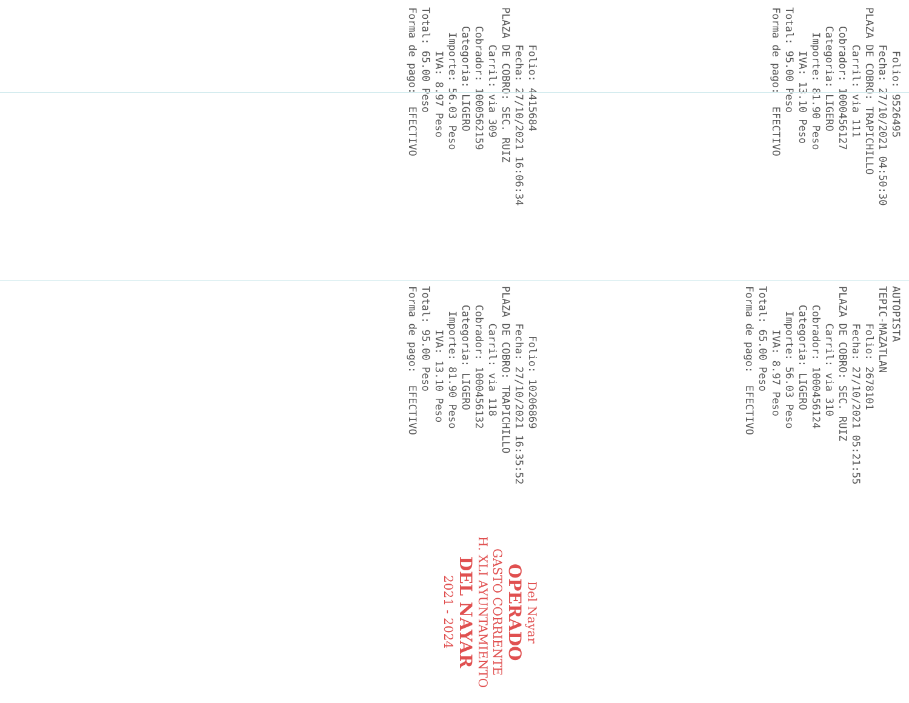Folio: 4415684 Fecha: 27/10/2021 16:06:34 PLAZA DE COBRO: SEC. RUIZ Carril: via 309 Cobrador: 1000562159 Categoria: LIGERO Importe: 56.03 Peso IVA: 8.97 Peso Total: 65.00 Peso Forma de pago: EFECTIVO
Folio: 9526495 Fecha: 27/10/2021 04:50:30 PLAZA DE COBRO: TRAPICHILLO Carril: via 111 Cobrador: 1000456127 Categoria: LIGERO Importe: 81.90 Peso IVA: 13.10 Peso Total: 95.00 Peso Forma de pago: EFECTIVO
Folio: 10206869 Fecha: 27/10/2021 16:35:52 PLAZA DE COBRO: TRAPICHILLO Carril: via 118 Cobrador: 1000456132 Categoria: LIGERO Importe: 81.90 Peso IVA: 13.10 Peso Total: 95.00 Peso Forma de pago: EFECTIVO
AUTOPISTA TEPIC-MAZATLAN Folio: 2678101 Fecha: 27/10/2021 05:21:55 PLAZA DE COBRO: SEC. RUIZ Carril: via 310 Cobrador: 1000456124 Categoria: LIGERO Importe: 56.03 Peso IVA: 8.97 Peso Total: 65.00 Peso Forma de pago: EFECTIVO
Del Nayar
OPERADO
GASTO CORRIENTE
H. XLI AYUNTAMIENTO
DEL NAYAR
2021 - 2024